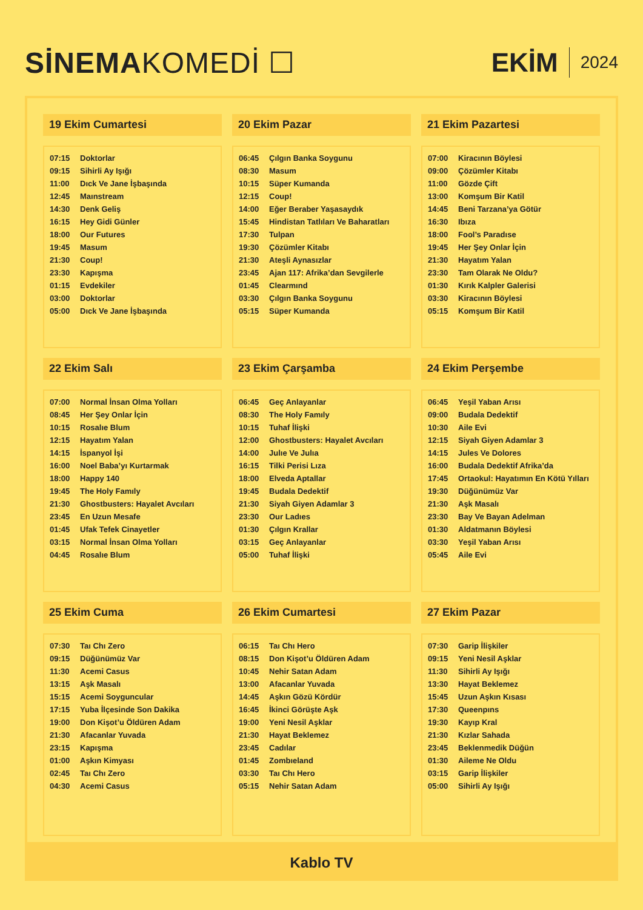SİNEMAKOMEDİ ☐ EKİM 2024
19 Ekim Cumartesi
| 07:15 | Doktorlar |
| 09:15 | Sihirli Ay Işığı |
| 11:00 | Dıck Ve Jane İşbaşında |
| 12:45 | Maınstream |
| 14:30 | Denk Geliş |
| 16:15 | Hey Gidi Günler |
| 18:00 | Our Futures |
| 19:45 | Masum |
| 21:30 | Coup! |
| 23:30 | Kapışma |
| 01:15 | Evdekiler |
| 03:00 | Doktorlar |
| 05:00 | Dıck Ve Jane İşbaşında |
20 Ekim Pazar
| 06:45 | Çılgın Banka Soygunu |
| 08:30 | Masum |
| 10:15 | Süper Kumanda |
| 12:15 | Coup! |
| 14:00 | Eğer Beraber Yaşasaydık |
| 15:45 | Hindistan Tatlıları Ve Baharatları |
| 17:30 | Tulpan |
| 19:30 | Çözümler Kitabı |
| 21:30 | Ateşli Aynasızlar |
| 23:45 | Ajan 117: Afrika’dan Sevgilerle |
| 01:45 | Clearmınd |
| 03:30 | Çılgın Banka Soygunu |
| 05:15 | Süper Kumanda |
21 Ekim Pazartesi
| 07:00 | Kiracının Böylesi |
| 09:00 | Çözümler Kitabı |
| 11:00 | Gözde Çift |
| 13:00 | Komşum Bir Katil |
| 14:45 | Beni Tarzana’ya Götür |
| 16:30 | Ibıza |
| 18:00 | Fool’s Paradıse |
| 19:45 | Her Şey Onlar İçin |
| 21:30 | Hayatım Yalan |
| 23:30 | Tam Olarak Ne Oldu? |
| 01:30 | Kırık Kalpler Galerisi |
| 03:30 | Kiracının Böylesi |
| 05:15 | Komşum Bir Katil |
22 Ekim Salı
| 07:00 | Normal İnsan Olma Yolları |
| 08:45 | Her Şey Onlar İçin |
| 10:15 | Rosalıe Blum |
| 12:15 | Hayatım Yalan |
| 14:15 | İspanyol İşi |
| 16:00 | Noel Baba’yı Kurtarmak |
| 18:00 | Happy 140 |
| 19:45 | The Holy Famıly |
| 21:30 | Ghostbusters: Hayalet Avcıları |
| 23:45 | En Uzun Mesafe |
| 01:45 | Ufak Tefek Cinayetler |
| 03:15 | Normal İnsan Olma Yolları |
| 04:45 | Rosalıe Blum |
23 Ekim Çarşamba
| 06:45 | Geç Anlayanlar |
| 08:30 | The Holy Famıly |
| 10:15 | Tuhaf İlişki |
| 12:00 | Ghostbusters: Hayalet Avcıları |
| 14:00 | Julıe Ve Julıa |
| 16:15 | Tilki Perisi Lıza |
| 18:00 | Elveda Aptallar |
| 19:45 | Budala Dedektif |
| 21:30 | Siyah Giyen Adamlar 3 |
| 23:30 | Our Ladıes |
| 01:30 | Çılgın Krallar |
| 03:15 | Geç Anlayanlar |
| 05:00 | Tuhaf İlişki |
24 Ekim Perşembe
| 06:45 | Yeşil Yaban Arısı |
| 09:00 | Budala Dedektif |
| 10:30 | Aile Evi |
| 12:15 | Siyah Giyen Adamlar 3 |
| 14:15 | Jules Ve Dolores |
| 16:00 | Budala Dedektif Afrika’da |
| 17:45 | Ortaokul: Hayatımın En Kötü Yılları |
| 19:30 | Düğünümüz Var |
| 21:30 | Aşk Masalı |
| 23:30 | Bay Ve Bayan Adelman |
| 01:30 | Aldatmanın Böylesi |
| 03:30 | Yeşil Yaban Arısı |
| 05:45 | Aile Evi |
25 Ekim Cuma
| 07:30 | Taı Chı Zero |
| 09:15 | Düğünümüz Var |
| 11:30 | Acemi Casus |
| 13:15 | Aşk Masalı |
| 15:15 | Acemi Soyguncular |
| 17:15 | Yuba İlçesinde Son Dakika |
| 19:00 | Don Kişot’u Öldüren Adam |
| 21:30 | Afacanlar Yuvada |
| 23:15 | Kapışma |
| 01:00 | Aşkın Kimyası |
| 02:45 | Taı Chı Zero |
| 04:30 | Acemi Casus |
26 Ekim Cumartesi
| 06:15 | Taı Chı Hero |
| 08:15 | Don Kişot’u Öldüren Adam |
| 10:45 | Nehir Satan Adam |
| 13:00 | Afacanlar Yuvada |
| 14:45 | Aşkın Gözü Kördür |
| 16:45 | İkinci Görüşte Aşk |
| 19:00 | Yeni Nesil Aşklar |
| 21:30 | Hayat Beklemez |
| 23:45 | Cadılar |
| 01:45 | Zombıeland |
| 03:30 | Taı Chı Hero |
| 05:15 | Nehir Satan Adam |
27 Ekim Pazar
| 07:30 | Garip İlişkiler |
| 09:15 | Yeni Nesil Aşklar |
| 11:30 | Sihirli Ay Işığı |
| 13:30 | Hayat Beklemez |
| 15:45 | Uzun Aşkın Kısası |
| 17:30 | Queenpıns |
| 19:30 | Kayıp Kral |
| 21:30 | Kızlar Sahada |
| 23:45 | Beklenmedik Düğün |
| 01:30 | Aileme Ne Oldu |
| 03:15 | Garip İlişkiler |
| 05:00 | Sihirli Ay Işığı |
Kablo TV